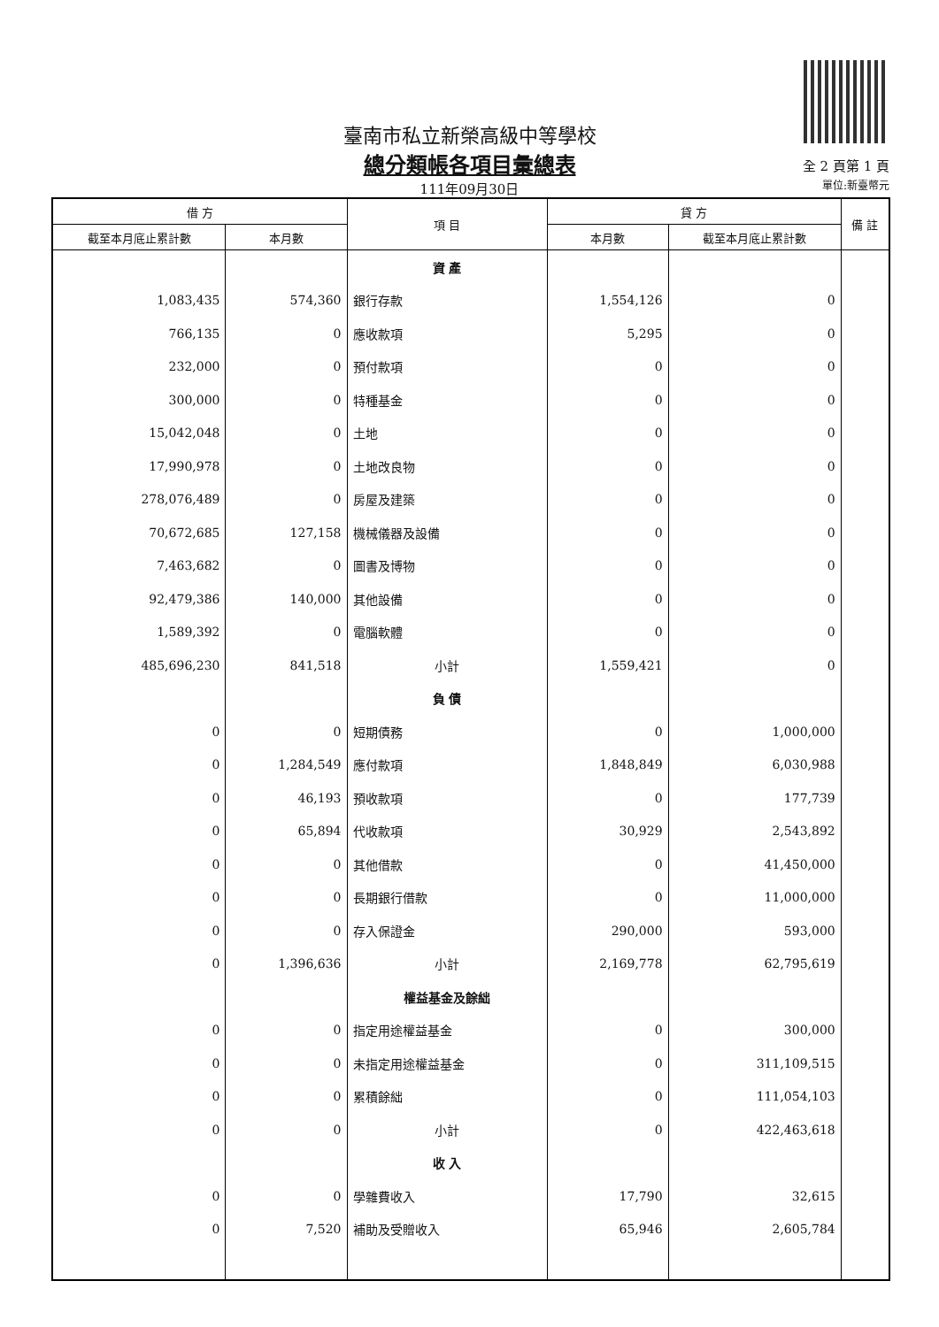臺南市私立新榮高級中等學校
總分類帳各項目彙總表
111年09月30日
全 2 頁第 1 頁
單位:新臺幣元
| 借 方 | | 項 目 | 貸 方 | | 備 註 |
| --- | --- | --- | --- | --- | --- |
| 截至本月底止累計數 | 本月數 | | 本月數 | 截至本月底止累計數 | |
| | | 資 產 | | | |
| 1,083,435 | 574,360 | 銀行存款 | 1,554,126 | 0 | |
| 766,135 | 0 | 應收款項 | 5,295 | 0 | |
| 232,000 | 0 | 預付款項 | 0 | 0 | |
| 300,000 | 0 | 特種基金 | 0 | 0 | |
| 15,042,048 | 0 | 土地 | 0 | 0 | |
| 17,990,978 | 0 | 土地改良物 | 0 | 0 | |
| 278,076,489 | 0 | 房屋及建築 | 0 | 0 | |
| 70,672,685 | 127,158 | 機械儀器及設備 | 0 | 0 | |
| 7,463,682 | 0 | 圖書及博物 | 0 | 0 | |
| 92,479,386 | 140,000 | 其他設備 | 0 | 0 | |
| 1,589,392 | 0 | 電腦軟體 | 0 | 0 | |
| 485,696,230 | 841,518 | 小計 | 1,559,421 | 0 | |
| | | 負 債 | | | |
| 0 | 0 | 短期債務 | 0 | 1,000,000 | |
| 0 | 1,284,549 | 應付款項 | 1,848,849 | 6,030,988 | |
| 0 | 46,193 | 預收款項 | 0 | 177,739 | |
| 0 | 65,894 | 代收款項 | 30,929 | 2,543,892 | |
| 0 | 0 | 其他借款 | 0 | 41,450,000 | |
| 0 | 0 | 長期銀行借款 | 0 | 11,000,000 | |
| 0 | 0 | 存入保證金 | 290,000 | 593,000 | |
| 0 | 1,396,636 | 小計 | 2,169,778 | 62,795,619 | |
| | | 權益基金及餘絀 | | | |
| 0 | 0 | 指定用途權益基金 | 0 | 300,000 | |
| 0 | 0 | 未指定用途權益基金 | 0 | 311,109,515 | |
| 0 | 0 | 累積餘絀 | 0 | 111,054,103 | |
| 0 | 0 | 小計 | 0 | 422,463,618 | |
| | | 收 入 | | | |
| 0 | 0 | 學雜費收入 | 17,790 | 32,615 | |
| 0 | 7,520 | 補助及受贈收入 | 65,946 | 2,605,784 | |